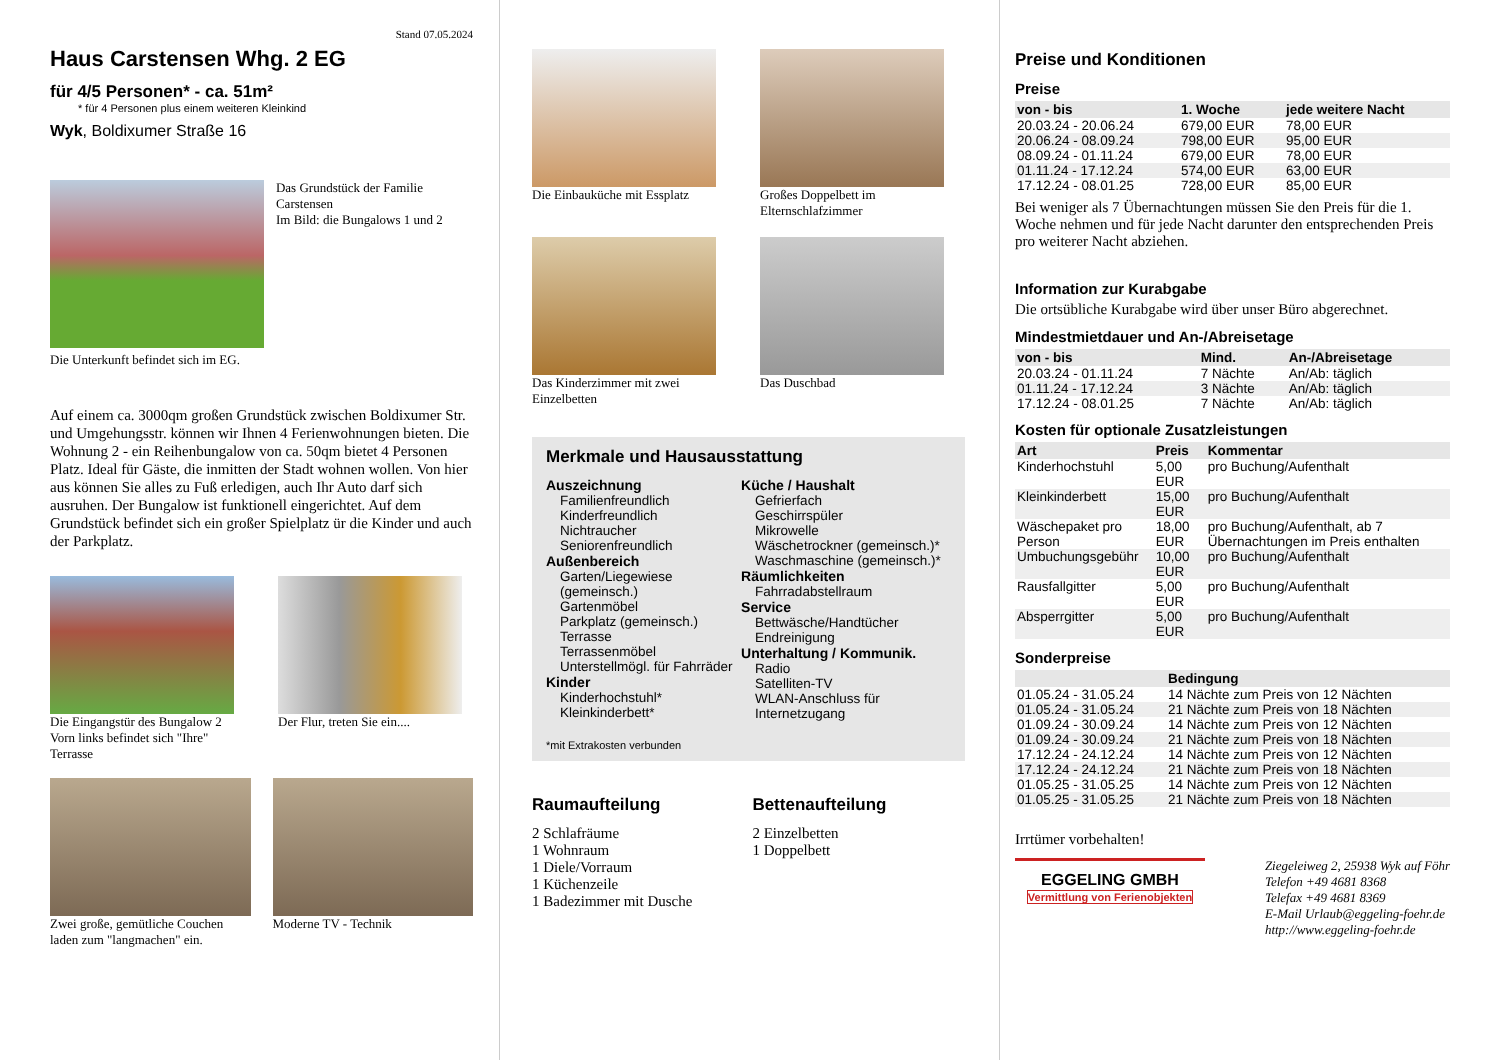Stand 07.05.2024
Haus Carstensen Whg. 2 EG
für 4/5 Personen* - ca. 51m²
* für 4 Personen plus einem weiteren Kleinkind
Wyk, Boldixumer Straße 16
Das Grundstück der Familie Carstensen
Im Bild: die Bungalows 1 und 2
Die Unterkunft befindet sich im EG.
Auf einem ca. 3000qm großen Grundstück zwischen Boldixumer Str. und Umgehungsstr. können wir Ihnen 4 Ferienwohnungen bieten. Die Wohnung 2 - ein Reihenbungalow von ca. 50qm bietet 4 Personen Platz. Ideal für Gäste, die inmitten der Stadt wohnen wollen. Von hier aus können Sie alles zu Fuß erledigen, auch Ihr Auto darf sich ausruhen. Der Bungalow ist funktionell eingerichtet. Auf dem Grundstück befindet sich ein großer Spielplatz ür die Kinder und auch der Parkplatz.
Die Eingangstür des Bungalow 2 Vorn links befindet sich "Ihre" Terrasse
Der Flur, treten Sie ein....
Zwei große, gemütliche Couchen laden zum "langmachen" ein.
Moderne TV - Technik
Die Einbauküche mit Essplatz
Großes Doppelbett im Elternschlafzimmer
Das Kinderzimmer mit zwei Einzelbetten
Das Duschbad
Merkmale und Hausausstattung
Auszeichnung
Familienfreundlich
Kinderfreundlich
Nichtraucher
Seniorenfreundlich
Außenbereich
Garten/Liegewiese (gemeinsch.)
Gartenmöbel
Parkplatz (gemeinsch.)
Terrasse
Terrassenmöbel
Unterstellmögl. für Fahrräder
Kinder
Kinderhochstuhl*
Kleinkinderbett*
Küche / Haushalt
Gefrierfach
Geschirrspüler
Mikrowelle
Wäschetrockner (gemeinsch.)*
Waschmaschine (gemeinsch.)*
Räumlichkeiten
Fahrradabstellraum
Service
Bettwäsche/Handtücher
Endreinigung
Unterhaltung / Kommunik.
Radio
Satelliten-TV
WLAN-Anschluss für Internetzugang
*mit Extrakosten verbunden
Raumaufteilung
2 Schlafräume
1 Wohnraum
1 Diele/Vorraum
1 Küchenzeile
1 Badezimmer mit Dusche
Bettenaufteilung
2 Einzelbetten
1 Doppelbett
Preise und Konditionen
Preise
| von - bis | 1. Woche | jede weitere Nacht |
| --- | --- | --- |
| 20.03.24 - 20.06.24 | 679,00 EUR | 78,00 EUR |
| 20.06.24 - 08.09.24 | 798,00 EUR | 95,00 EUR |
| 08.09.24 - 01.11.24 | 679,00 EUR | 78,00 EUR |
| 01.11.24 - 17.12.24 | 574,00 EUR | 63,00 EUR |
| 17.12.24 - 08.01.25 | 728,00 EUR | 85,00 EUR |
Bei weniger als 7 Übernachtungen müssen Sie den Preis für die 1. Woche nehmen und für jede Nacht darunter den entsprechenden Preis pro weiterer Nacht abziehen.
Information zur Kurabgabe
Die ortsübliche Kurabgabe wird über unser Büro abgerechnet.
Mindestmietdauer und An-/Abreisetage
| von - bis | Mind. | An-/Abreisetage |
| --- | --- | --- |
| 20.03.24 - 01.11.24 | 7 Nächte | An/Ab: täglich |
| 01.11.24 - 17.12.24 | 3 Nächte | An/Ab: täglich |
| 17.12.24 - 08.01.25 | 7 Nächte | An/Ab: täglich |
Kosten für optionale Zusatzleistungen
| Art | Preis | Kommentar |
| --- | --- | --- |
| Kinderhochstuhl | 5,00 EUR | pro Buchung/Aufenthalt |
| Kleinkinderbett | 15,00 EUR | pro Buchung/Aufenthalt |
| Wäschepaket pro Person | 18,00 EUR | pro Buchung/Aufenthalt, ab 7 Übernachtungen im Preis enthalten |
| Umbuchungsgebühr | 10,00 EUR | pro Buchung/Aufenthalt |
| Rausfallgitter | 5,00 EUR | pro Buchung/Aufenthalt |
| Absperrgitter | 5,00 EUR | pro Buchung/Aufenthalt |
Sonderpreise
| | Bedingung |
| --- | --- |
| 01.05.24 - 31.05.24 | 14 Nächte zum Preis von 12 Nächten |
| 01.05.24 - 31.05.24 | 21 Nächte zum Preis von 18 Nächten |
| 01.09.24 - 30.09.24 | 14 Nächte zum Preis von 12 Nächten |
| 01.09.24 - 30.09.24 | 21 Nächte zum Preis von 18 Nächten |
| 17.12.24 - 24.12.24 | 14 Nächte zum Preis von 12 Nächten |
| 17.12.24 - 24.12.24 | 21 Nächte zum Preis von 18 Nächten |
| 01.05.25 - 31.05.25 | 14 Nächte zum Preis von 12 Nächten |
| 01.05.25 - 31.05.25 | 21 Nächte zum Preis von 18 Nächten |
Irrtümer vorbehalten!
EGGELING GMBH
Vermittlung von Ferienobjekten
Ziegeleiweg 2, 25938 Wyk auf Föhr
Telefon +49 4681 8368
Telefax +49 4681 8369
E-Mail Urlaub@eggeling-foehr.de
http://www.eggeling-foehr.de